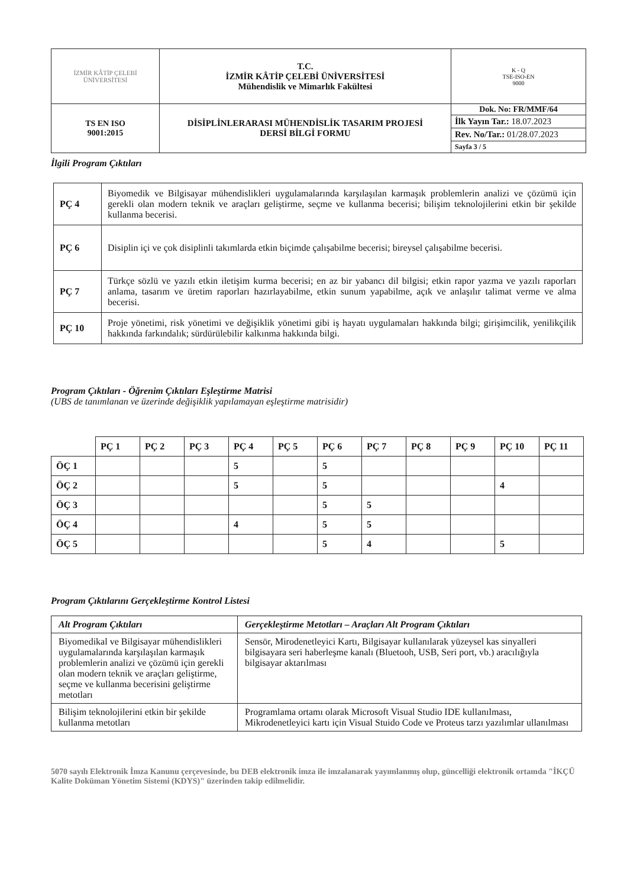| İZMİR KÂTİP ÇELEBİ ÜNİVERSİTESİ | T.C. İZMİR KÂTİP ÇELEBİ ÜNİVERSİTESİ Mühendislik ve Mimarlık Fakültesi | K - Q TSE-ISO-EN 9000 |
| TS EN ISO 9001:2015 | DİSİPLİNLERARASI MÜHENDİSLİK TASARIM PROJESİ DERSİ BİLGİ FORMU | Dok. No: FR/MMF/64 |
| | | İlk Yayın Tar.: 18.07.2023 |
| | | Rev. No/Tar.: 01/28.07.2023 |
| | | Sayfa 3 / 5 |
İlgili Program Çıktıları
| PÇ 4 | Biyomedik ve Bilgisayar mühendislikleri uygulamalarında karşılaşılan karmaşık problemlerin analizi ve çözümü için gerekli olan modern teknik ve araçları geliştirme, seçme ve kullanma becerisi; bilişim teknolojilerini etkin bir şekilde kullanma becerisi. |
| PÇ 6 | Disiplin içi ve çok disiplinli takımlarda etkin biçimde çalışabilme becerisi; bireysel çalışabilme becerisi. |
| PÇ 7 | Türkçe sözlü ve yazılı etkin iletişim kurma becerisi; en az bir yabancı dil bilgisi; etkin rapor yazma ve yazılı raporları anlama, tasarım ve üretim raporları hazırlayabilme, etkin sunum yapabilme, açık ve anlaşılır talimat verme ve alma becerisi. |
| PÇ 10 | Proje yönetimi, risk yönetimi ve değişiklik yönetimi gibi iş hayatı uygulamaları hakkında bilgi; girişimcilik, yenilikçilik hakkında farkındalık; sürdürülebilir kalkınma hakkında bilgi. |
Program Çıktıları - Öğrenim Çıktıları Eşleştirme Matrisi
(UBS de tanımlanan ve üzerinde değişiklik yapılamayan eşleştirme matrisidir)
| | PÇ 1 | PÇ 2 | PÇ 3 | PÇ 4 | PÇ 5 | PÇ 6 | PÇ 7 | PÇ 8 | PÇ 9 | PÇ 10 | PÇ 11 |
| ÖÇ 1 | | | | 5 | | 5 | | | | | |
| ÖÇ 2 | | | | 5 | | 5 | | | | 4 | |
| ÖÇ 3 | | | | | | 5 | 5 | | | | |
| ÖÇ 4 | | | | 4 | | 5 | 5 | | | | |
| ÖÇ 5 | | | | | | 5 | 4 | | | 5 | |
Program Çıktılarını Gerçekleştirme Kontrol Listesi
| Alt Program Çıktıları | Gerçekleştirme Metotları – Araçları Alt Program Çıktıları |
| --- | --- |
| Biyomedikal ve Bilgisayar mühendislikleri uygulamalarında karşılaşılan karmaşık problemlerin analizi ve çözümü için gerekli olan modern teknik ve araçları geliştirme, seçme ve kullanma becerisini geliştirme metotları | Sensör, Mirodenetleyici Kartı, Bilgisayar kullanılarak yüzeysel kas sinyalleri bilgisayara seri haberleşme kanalı (Bluetooh, USB, Seri port, vb.) aracılığıyla bilgisayar aktarılması |
| Bilişim teknolojilerini etkin bir şekilde kullanma metotları | Programlama ortamı olarak Microsoft Visual Studio IDE kullanılması, Mikrodenetleyici kartı için Visual Stuido Code ve Proteus tarzı yazılımlar ullanılması |
5070 sayılı Elektronik İmza Kanunu çerçevesinde, bu DEB elektronik imza ile imzalanarak yayımlanmış olup, güncelliği elektronik ortamda "İKÇÜ Kalite Doküman Yönetim Sistemi (KDYS)" üzerinden takip edilmelidir.